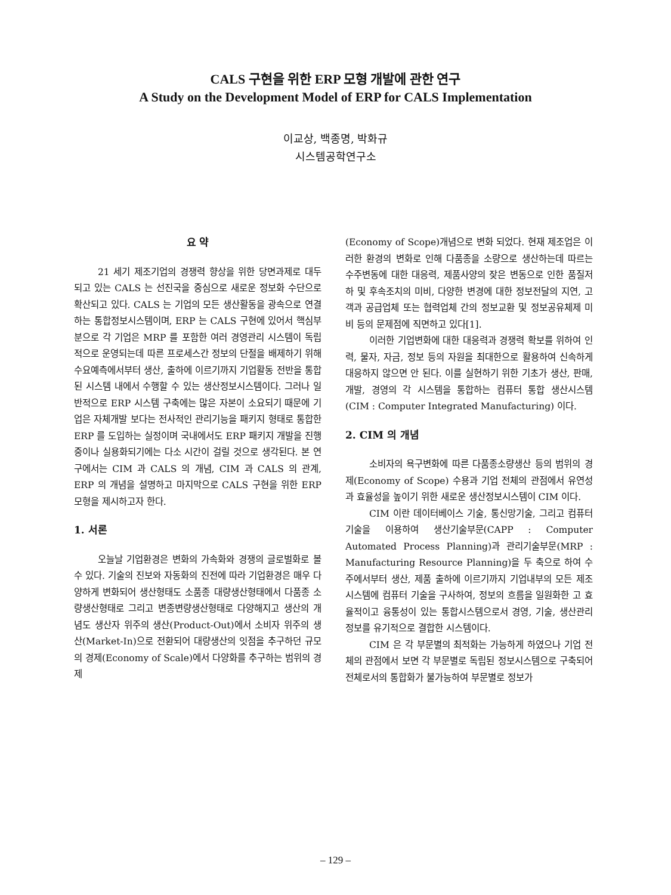CALS 구현을 위한 ERP 모형 개발에 관한 연구
A Study on the Development Model of ERP for CALS Implementation
이교상, 백종명, 박화규
시스템공학연구소
요 약
21 세기 제조기업의 경쟁력 향상을 위한 당면과제로 대두되고 있는 CALS 는 선진국을 중심으로 새로운 정보화 수단으로 확산되고 있다. CALS 는 기업의 모든 생산활동을 광속으로 연결하는 통합정보시스템이며, ERP 는 CALS 구현에 있어서 핵심부분으로 각 기업은 MRP 를 포함한 여러 경영관리 시스템이 독립적으로 운영되는데 따른 프로세스간 정보의 단절을 배제하기 위해 수요예측에서부터 생산, 출하에 이르기까지 기업활동 전반을 통합된 시스템 내에서 수행할 수 있는 생산정보시스템이다. 그러나 일반적으로 ERP 시스템 구축에는 많은 자본이 소요되기 때문에 기업은 자체개발 보다는 전사적인 관리기능을 패키지 형태로 통합한 ERP 를 도입하는 실정이며 국내에서도 ERP 패키지 개발을 진행중이나 실용화되기에는 다소 시간이 걸릴 것으로 생각된다. 본 연구에서는 CIM 과 CALS 의 개념, CIM 과 CALS 의 관계, ERP 의 개념을 설명하고 마지막으로 CALS 구현을 위한 ERP 모형을 제시하고자 한다.
1. 서론
오늘날 기업환경은 변화의 가속화와 경쟁의 글로벌화로 볼 수 있다. 기술의 진보와 자동화의 진전에 따라 기업환경은 매우 다양하게 변화되어 생산형태도 소품종 대량생산형태에서 다품종 소량생산형태로 그리고 변종변량생산형태로 다양해지고 생산의 개념도 생산자 위주의 생산(Product-Out)에서 소비자 위주의 생산(Market-In)으로 전환되어 대량생산의 잇점을 추구하던 규모의 경제(Economy of Scale)에서 다양화를 추구하는 범위의 경제
(Economy of Scope)개념으로 변화 되었다. 현재 제조업은 이러한 환경의 변화로 인해 다품종을 소량으로 생산하는데 따르는 수주변동에 대한 대응력, 제품사양의 잦은 변동으로 인한 품질저하 및 후속조치의 미비, 다양한 변경에 대한 정보전달의 지연, 고객과 공급업체 또는 협력업체 간의 정보교환 및 정보공유체제 미비 등의 문제점에 직면하고 있다[1].
이러한 기업변화에 대한 대응력과 경쟁력 확보를 위하여 인력, 물자, 자금, 정보 등의 자원을 최대한으로 활용하여 신속하게 대응하지 않으면 안 된다. 이를 실현하기 위한 기초가 생산, 판매, 개발, 경영의 각 시스템을 통합하는 컴퓨터 통합 생산시스템(CIM : Computer Integrated Manufacturing) 이다.
2. CIM 의 개념
소비자의 욕구변화에 따른 다품종소량생산 등의 범위의 경제(Economy of Scope) 수용과 기업 전체의 관점에서 유연성과 효율성을 높이기 위한 새로운 생산정보시스템이 CIM 이다.
CIM 이란 데이터베이스 기술, 통신망기술, 그리고 컴퓨터기술을 이용하여 생산기술부문(CAPP : Computer Automated Process Planning)과 관리기술부문(MRP : Manufacturing Resource Planning)을 두 축으로 하여 수주에서부터 생산, 제품 출하에 이르기까지 기업내부의 모든 제조시스템에 컴퓨터 기술을 구사하여, 정보의 흐름을 일원화한 고 효율적이고 융통성이 있는 통합시스템으로서 경영, 기술, 생산관리 정보를 유기적으로 결합한 시스템이다.
CIM 은 각 부문별의 최적화는 가능하게 하였으나 기업 전체의 관점에서 보면 각 부문별로 독립된 정보시스템으로 구축되어 전체로서의 통합화가 불가능하여 부문별로 정보가
– 129 –